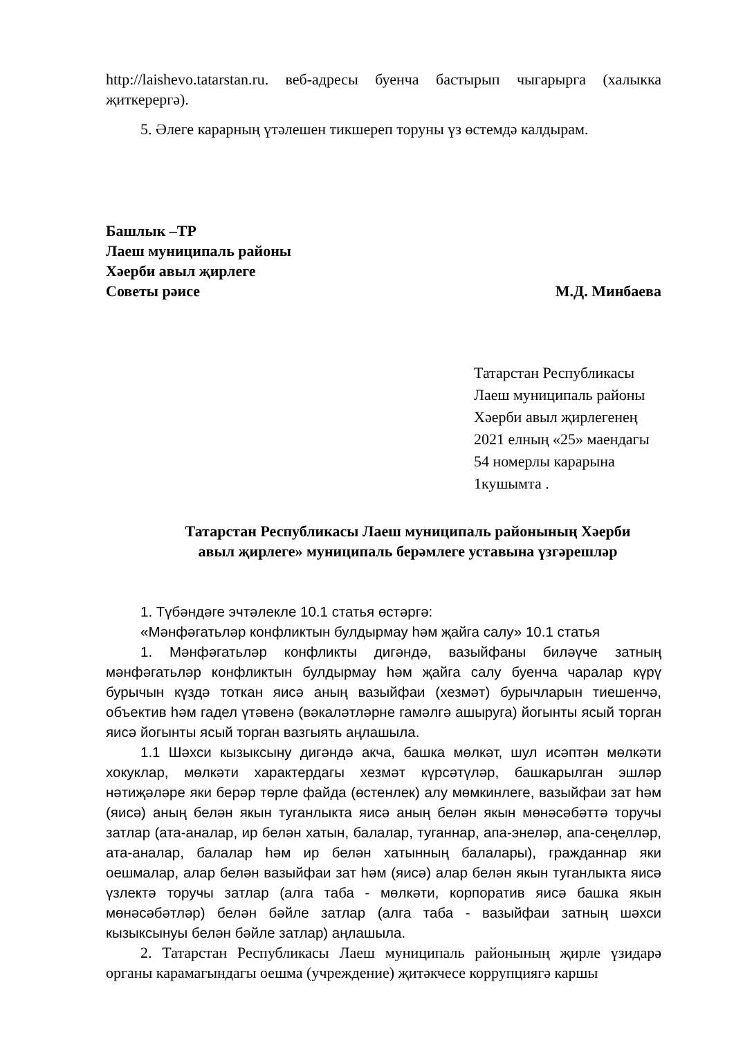http://laishevo.tatarstan.ru. веб-адресы буенча бастырып чыгарырга (халыкка җиткерергә).
5. Әлеге карарның үтәлешен тикшереп торуны үз өстемдә калдырам.
Башлык –ТР
Лаеш муниципаль районы
Хәерби авыл җирлеге
Советы рәисе М.Д. Минбаева
Татарстан Республикасы
Лаеш муниципаль районы
Хәерби авыл җирлегенең
2021 елның «25» маендагы
54 номерлы карарына
1кушымта .
Татарстан Республикасы Лаеш муниципаль районының Хәерби
авыл җирлеге» муниципаль берәмлеге уставына үзгәрешләр
1. Түбәндәге эчтәлекле 10.1 статья өстәргә:
«Мәнфәгатьләр конфликтын булдырмау һәм җайга салу» 10.1 статья
1. Мәнфәгатьләр конфликты дигәндә, вазыйфаны биләүче затның мәнфәгатьләр конфликтын булдырмау һәм җайга салу буенча чаралар күрү бурычын күздә тоткан яисә аның вазыйфаи (хезмәт) бурычларын тиешенчә, объектив һәм гадел үтәвенә (вәкаләтләрне гамәлгә ашыруга) йогынты ясый торган яисә йогынты ясый торган вазгыять аңлашыла.
1.1 Шәхси кызыксыну дигәндә акча, башка мөлкәт, шул исәптән мөлкәти хокуклар, мөлкәти характердагы хезмәт күрсәтүләр, башкарылган эшләр нәтиҗәләре яки берәр төрле файда (өстенлек) алу мөмкинлеге, вазыйфаи зат һәм (яисә) аның белән якын туганлыкта яисә аның белән якын мөнәсәбәттә торучы затлар (ата-аналар, ир белән хатын, балалар, туганнар, апа-энеләр, апа-сеңелләр, ата-аналар, балалар һәм ир белән хатынның балалары), гражданнар яки оешмалар, алар белән вазыйфаи зат һәм (яисә) алар белән якын туганлыкта яисә үзлектә торучы затлар (алга таба - мөлкәти, корпоратив яисә башка якын мөнәсәбәтләр) белән бәйле затлар (алга таба - вазыйфаи затның шәхси кызыксынуы белән бәйле затлар) аңлашыла.
2. Татарстан Республикасы Лаеш муниципаль районының җирле үзидарә органы карамагындагы оешма (учреждение) җитәкчесе коррупциягә каршы